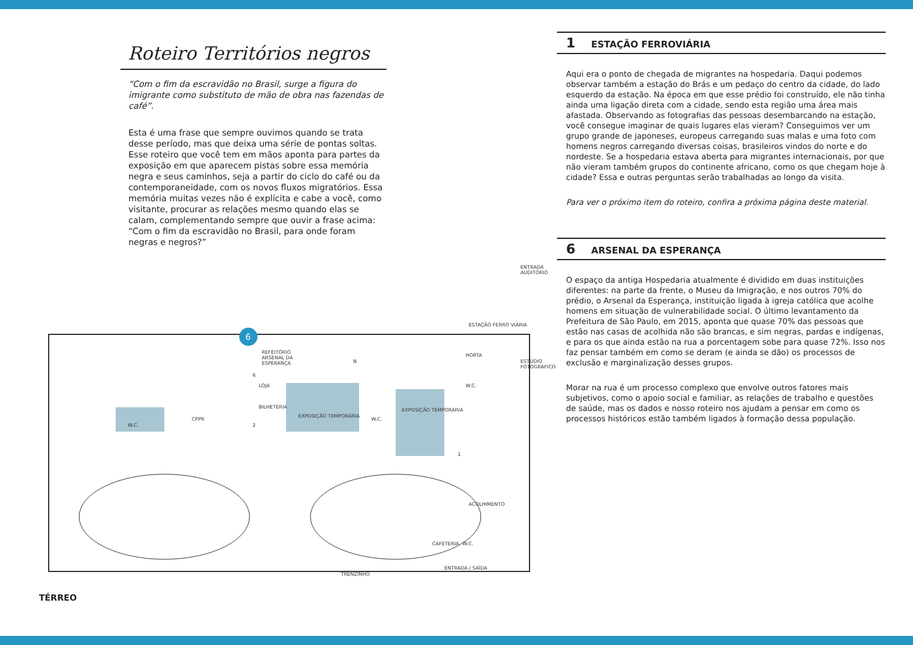Roteiro Territórios negros
“Com o fim da escravidão no Brasil, surge a figura do imigrante como substituto de mão de obra nas fazendas de café”.
Esta é uma frase que sempre ouvimos quando se trata desse período, mas que deixa uma série de pontas soltas. Esse roteiro que você tem em mãos aponta para partes da exposição em que aparecem pistas sobre essa memória negra e seus caminhos, seja a partir do ciclo do café ou da contemporaneidade, com os novos fluxos migratórios. Essa memória muitas vezes não é explícita e cabe a você, como visitante, procurar as relações mesmo quando elas se calam, complementando sempre que ouvir a frase acima: “Com o fim da escravidão no Brasil, para onde foram negras e negros?”
6
REFEITÓRIO
ARSENAL DA
ESPERANÇA
ENTRADA
AUDITÓRIO
ESTAÇÃO FERRO VIÁRIA
ESTÚDIO
FOTOGRÁFICO
HORTA
W.C.
CPPR
LOJA
BILHETERIA
EXPOSIÇÃO TEMPORÁRIA
W.C.
EXPOSIÇÃO TEMPORÁRIA
W.C.
ACOLHIMENTO
W.C. CAFETERIA
ENTRADA / SAÍDA
TRENZINHO
N
6
2
1
TÉRREO
1 ESTAÇÃO FERROVIÁRIA
Aqui era o ponto de chegada de migrantes na hospedaria. Daqui podemos observar também a estação do Brás e um pedaço do centro da cidade, do lado esquerdo da estação. Na época em que esse prédio foi construído, ele não tinha ainda uma ligação direta com a cidade, sendo esta região uma área mais afastada. Observando as fotografias das pessoas desembarcando na estação, você consegue imaginar de quais lugares elas vieram? Conseguimos ver um grupo grande de japoneses, europeus carregando suas malas e uma foto com homens negros carregando diversas coisas, brasileiros vindos do norte e do nordeste. Se a hospedaria estava aberta para migrantes internacionais, por que não vieram também grupos do continente africano, como os que chegam hoje à cidade? Essa e outras perguntas serão trabalhadas ao longo da visita.
Para ver o próximo item do roteiro, confira a próxima página deste material.
6 ARSENAL DA ESPERANÇA
O espaço da antiga Hospedaria atualmente é dividido em duas instituições diferentes: na parte da frente, o Museu da Imigração, e nos outros 70% do prédio, o Arsenal da Esperança, instituição ligada à igreja católica que acolhe homens em situação de vulnerabilidade social. O último levantamento da Prefeitura de São Paulo, em 2015, aponta que quase 70% das pessoas que estão nas casas de acolhida não são brancas, e sim negras, pardas e indígenas, e para os que ainda estão na rua a porcentagem sobe para quase 72%. Isso nos faz pensar também em como se deram (e ainda se dão) os processos de exclusão e marginalização desses grupos.
Morar na rua é um processo complexo que envolve outros fatores mais subjetivos, como o apoio social e familiar, as relações de trabalho e questões de saúde, mas os dados e nosso roteiro nos ajudam a pensar em como os processos históricos estão também ligados à formação dessa população.